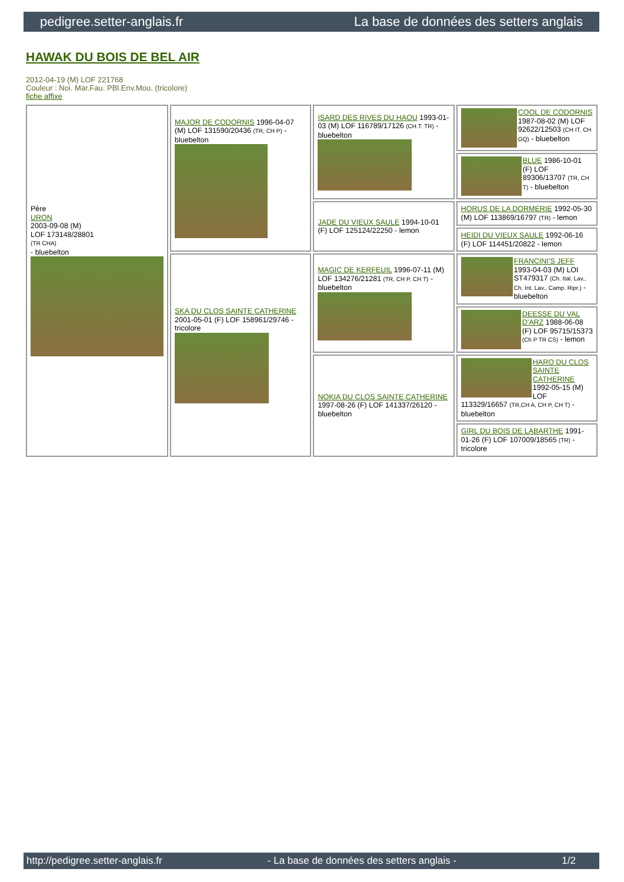pedigree.setter-anglais.fr La base de données des setters anglais
HAWAK DU BOIS DE BEL AIR
2012-04-19 (M) LOF 221768
Couleur : Noi. Mar.Fau. PBl.Env.Mou. (tricolore)
fiche affixe
| Père URON 2003-09-08 (M) LOF 173148/28801 (TR CHA) - bluebelton | MAJOR DE CODORNIS 1996-04-07 (M) LOF 131590/20436 (TR, CH P) - bluebelton | ISARD DES RIVES DU HAOU 1993-01-03 (M) LOF 116789/17126 (CH.T. TR) - bluebelton | COOL DE CODORNIS 1987-08-02 (M) LOF 92622/12503 (CH IT, CH GQ) - bluebelton |
| | | | BLUE 1986-10-01 (F) LOF 89306/13707 (TR, CH T) - bluebelton |
| | | JADE DU VIEUX SAULE 1994-10-01 (F) LOF 125124/22250 - lemon | HORUS DE LA DORMERIE 1992-05-30 (M) LOF 113869/16797 (TR) - lemon |
| | | | HEIDI DU VIEUX SAULE 1992-06-16 (F) LOF 114451/20822 - lemon |
| | SKA DU CLOS SAINTE CATHERINE 2001-05-01 (F) LOF 158961/29746 - tricolore | MAGIC DE KERFEUIL 1996-07-11 (M) LOF 134276/21281 (TR, CH P, CH T) - bluebelton | FRANCINI'S JEFF 1993-04-03 (M) LOI ST479317 (Ch. Ital. Lav., Ch. Int. Lav., Camp. Ripr.) - bluebelton |
| | | | DEESSE DU VAL D'ARZ 1988-06-08 (F) LOF 95715/15373 (Ch P TR CS) - lemon |
| | | NOKIA DU CLOS SAINTE CATHERINE 1997-08-26 (F) LOF 141337/26120 - bluebelton | HARO DU CLOS SAINTE CATHERINE 1992-05-15 (M) LOF 113329/16657 (TR,CH A, CH P, CH T) - bluebelton |
| | | | GIRL DU BOIS DE LABARTHE 1991-01-26 (F) LOF 107009/18565 (TR) - tricolore |
http://pedigree.setter-anglais.fr - La base de données des setters anglais - 1/2